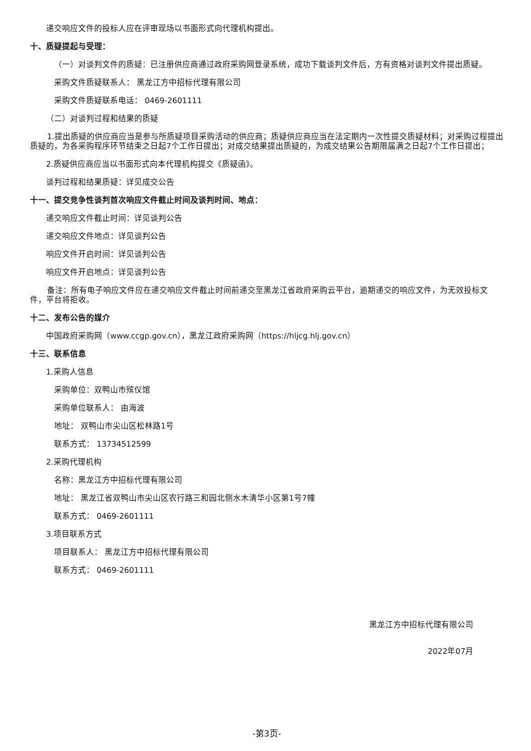递交响应文件的投标人应在评审现场以书面形式向代理机构提出。
十、质疑提起与受理：
（一）对谈判文件的质疑：已注册供应商通过政府采购网登录系统，成功下载谈判文件后，方有资格对谈判文件提出质疑。
采购文件质疑联系人： 黑龙江方中招标代理有限公司
采购文件质疑联系电话： 0469-2601111
（二）对谈判过程和结果的质疑
1.提出质疑的供应商应当是参与所质疑项目采购活动的供应商；质疑供应商应当在法定期内一次性提交质疑材料；对采购过程提出质疑的，为各采购程序环节结束之日起7个工作日提出；对成交结果提出质疑的，为成交结果公告期限届满之日起7个工作日提出；
2.质疑供应商应当以书面形式向本代理机构提交《质疑函》。
谈判过程和结果质疑：详见成交公告
十一、提交竞争性谈判首次响应文件截止时间及谈判时间、地点：
递交响应文件截止时间：详见谈判公告
递交响应文件地点：详见谈判公告
响应文件开启时间：详见谈判公告
响应文件开启地点：详见谈判公告
备注：所有电子响应文件应在递交响应文件截止时间前递交至黑龙江省政府采购云平台，逾期递交的响应文件，为无效投标文件，平台将拒收。
十二、发布公告的媒介
中国政府采购网（www.ccgp.gov.cn），黑龙江政府采购网（https://hljcg.hlj.gov.cn）
十三、联系信息
1.采购人信息
采购单位：双鸭山市殡仪馆
采购单位联系人： 由海波
地址： 双鸭山市尖山区松林路1号
联系方式： 13734512599
2.采购代理机构
名称：黑龙江方中招标代理有限公司
地址： 黑龙江省双鸭山市尖山区农行路三和园北侧水木清华小区第1号7幢
联系方式： 0469-2601111
3.项目联系方式
项目联系人： 黑龙江方中招标代理有限公司
联系方式： 0469-2601111
黑龙江方中招标代理有限公司
2022年07月
-第3页-